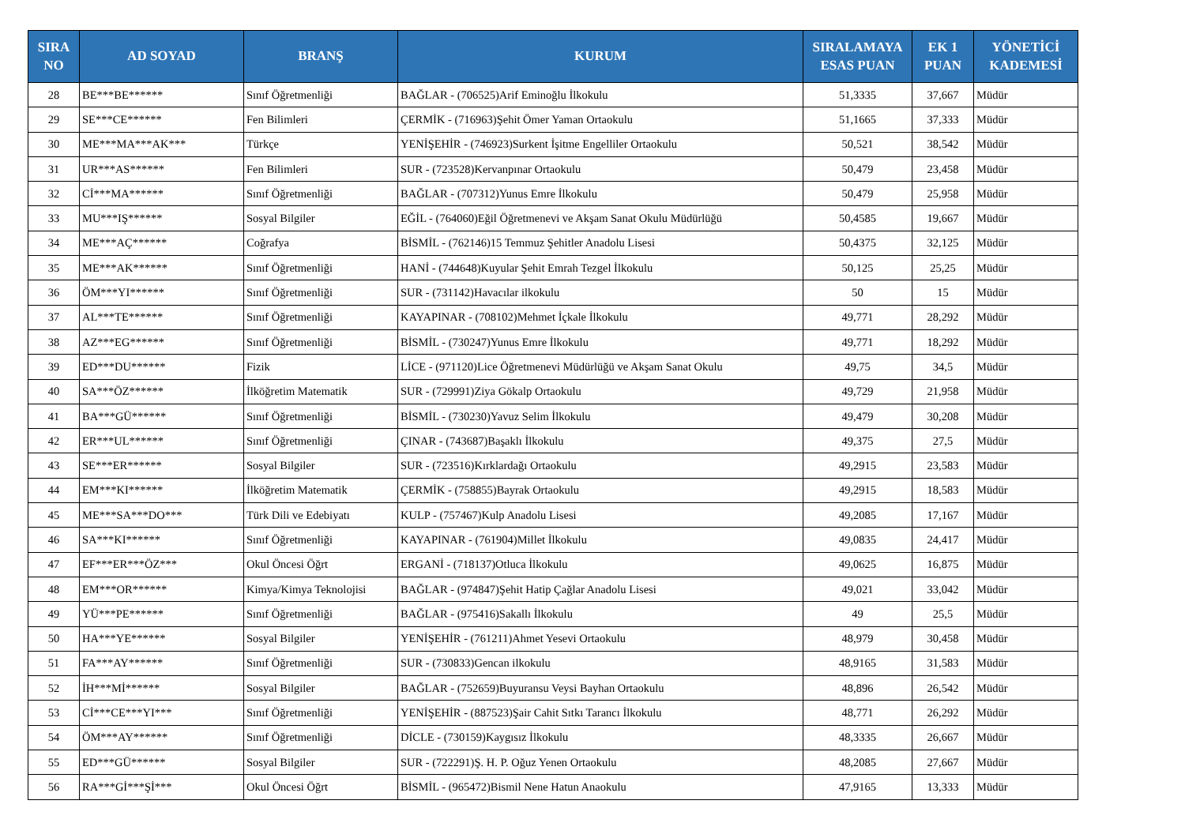| SIRA NO | AD SOYAD | BRANŞ | KURUM | SIRALAMAYA ESAS PUAN | EK 1 PUAN | YÖNETİCİ KADEMESİ |
| --- | --- | --- | --- | --- | --- | --- |
| 28 | BE***BE****** | Sınıf Öğretmenliği | BAĞLAR - (706525)Arif Eminoğlu İlkokulu | 51,3335 | 37,667 | Müdür |
| 29 | SE***CE****** | Fen Bilimleri | ÇERMİK - (716963)Şehit Ömer Yaman Ortaokulu | 51,1665 | 37,333 | Müdür |
| 30 | ME***MA***AK*** | Türkçe | YENİŞEHİR - (746923)Surkent İşitme Engelliler Ortaokulu | 50,521 | 38,542 | Müdür |
| 31 | UR***AS****** | Fen Bilimleri | SUR - (723528)Kervanpınar Ortaokulu | 50,479 | 23,458 | Müdür |
| 32 | Cİ***MA****** | Sınıf Öğretmenliği | BAĞLAR - (707312)Yunus Emre İlkokulu | 50,479 | 25,958 | Müdür |
| 33 | MU***IŞ****** | Sosyal Bilgiler | EĞİL - (764060)Eğil Öğretmenevi ve Akşam Sanat Okulu Müdürlüğü | 50,4585 | 19,667 | Müdür |
| 34 | ME***AÇ****** | Coğrafya | BİSMİL - (762146)15 Temmuz Şehitler Anadolu Lisesi | 50,4375 | 32,125 | Müdür |
| 35 | ME***AK****** | Sınıf Öğretmenliği | HANİ - (744648)Kuyular Şehit Emrah Tezgel İlkokulu | 50,125 | 25,25 | Müdür |
| 36 | ÖM***YI****** | Sınıf Öğretmenliği | SUR - (731142)Havacılar ilkokulu | 50 | 15 | Müdür |
| 37 | AL***TE****** | Sınıf Öğretmenliği | KAYAPINAR - (708102)Mehmet İçkale İlkokulu | 49,771 | 28,292 | Müdür |
| 38 | AZ***EG****** | Sınıf Öğretmenliği | BİSMİL - (730247)Yunus Emre İlkokulu | 49,771 | 18,292 | Müdür |
| 39 | ED***DU****** | Fizik | LİCE - (971120)Lice Öğretmenevi Müdürlüğü ve Akşam Sanat Okulu | 49,75 | 34,5 | Müdür |
| 40 | SA***ÖZ****** | İlköğretim Matematik | SUR - (729991)Ziya Gökalp Ortaokulu | 49,729 | 21,958 | Müdür |
| 41 | BA***GÜ****** | Sınıf Öğretmenliği | BİSMİL - (730230)Yavuz Selim İlkokulu | 49,479 | 30,208 | Müdür |
| 42 | ER***UL****** | Sınıf Öğretmenliği | ÇINAR - (743687)Başaklı İlkokulu | 49,375 | 27,5 | Müdür |
| 43 | SE***ER****** | Sosyal Bilgiler | SUR - (723516)Kırklardağı Ortaokulu | 49,2915 | 23,583 | Müdür |
| 44 | EM***KI****** | İlköğretim Matematik | ÇERMİK - (758855)Bayrak Ortaokulu | 49,2915 | 18,583 | Müdür |
| 45 | ME***SA***DO*** | Türk Dili ve Edebiyatı | KULP - (757467)Kulp Anadolu Lisesi | 49,2085 | 17,167 | Müdür |
| 46 | SA***KI****** | Sınıf Öğretmenliği | KAYAPINAR - (761904)Millet İlkokulu | 49,0835 | 24,417 | Müdür |
| 47 | EF***ER***ÖZ*** | Okul Öncesi Öğrt | ERGANİ - (718137)Otluca İlkokulu | 49,0625 | 16,875 | Müdür |
| 48 | EM***OR****** | Kimya/Kimya Teknolojisi | BAĞLAR - (974847)Şehit Hatip Çağlar Anadolu Lisesi | 49,021 | 33,042 | Müdür |
| 49 | YÜ***PE****** | Sınıf Öğretmenliği | BAĞLAR - (975416)Sakallı İlkokulu | 49 | 25,5 | Müdür |
| 50 | HA***YE****** | Sosyal Bilgiler | YENİŞEHİR - (761211)Ahmet Yesevi Ortaokulu | 48,979 | 30,458 | Müdür |
| 51 | FA***AY****** | Sınıf Öğretmenliği | SUR - (730833)Gencan ilkokulu | 48,9165 | 31,583 | Müdür |
| 52 | İH***Mİ****** | Sosyal Bilgiler | BAĞLAR - (752659)Buyuransu Veysi Bayhan Ortaokulu | 48,896 | 26,542 | Müdür |
| 53 | Cİ***CE***YI*** | Sınıf Öğretmenliği | YENİŞEHİR - (887523)Şair Cahit Sıtkı Tarancı İlkokulu | 48,771 | 26,292 | Müdür |
| 54 | ÖM***AY****** | Sınıf Öğretmenliği | DİCLE - (730159)Kaygısız İlkokulu | 48,3335 | 26,667 | Müdür |
| 55 | ED***GÜ****** | Sosyal Bilgiler | SUR - (722291)Ş. H. P. Oğuz Yenen Ortaokulu | 48,2085 | 27,667 | Müdür |
| 56 | RA***Gİ***Şİ*** | Okul Öncesi Öğrt | BİSMİL - (965472)Bismil Nene Hatun Anaokulu | 47,9165 | 13,333 | Müdür |